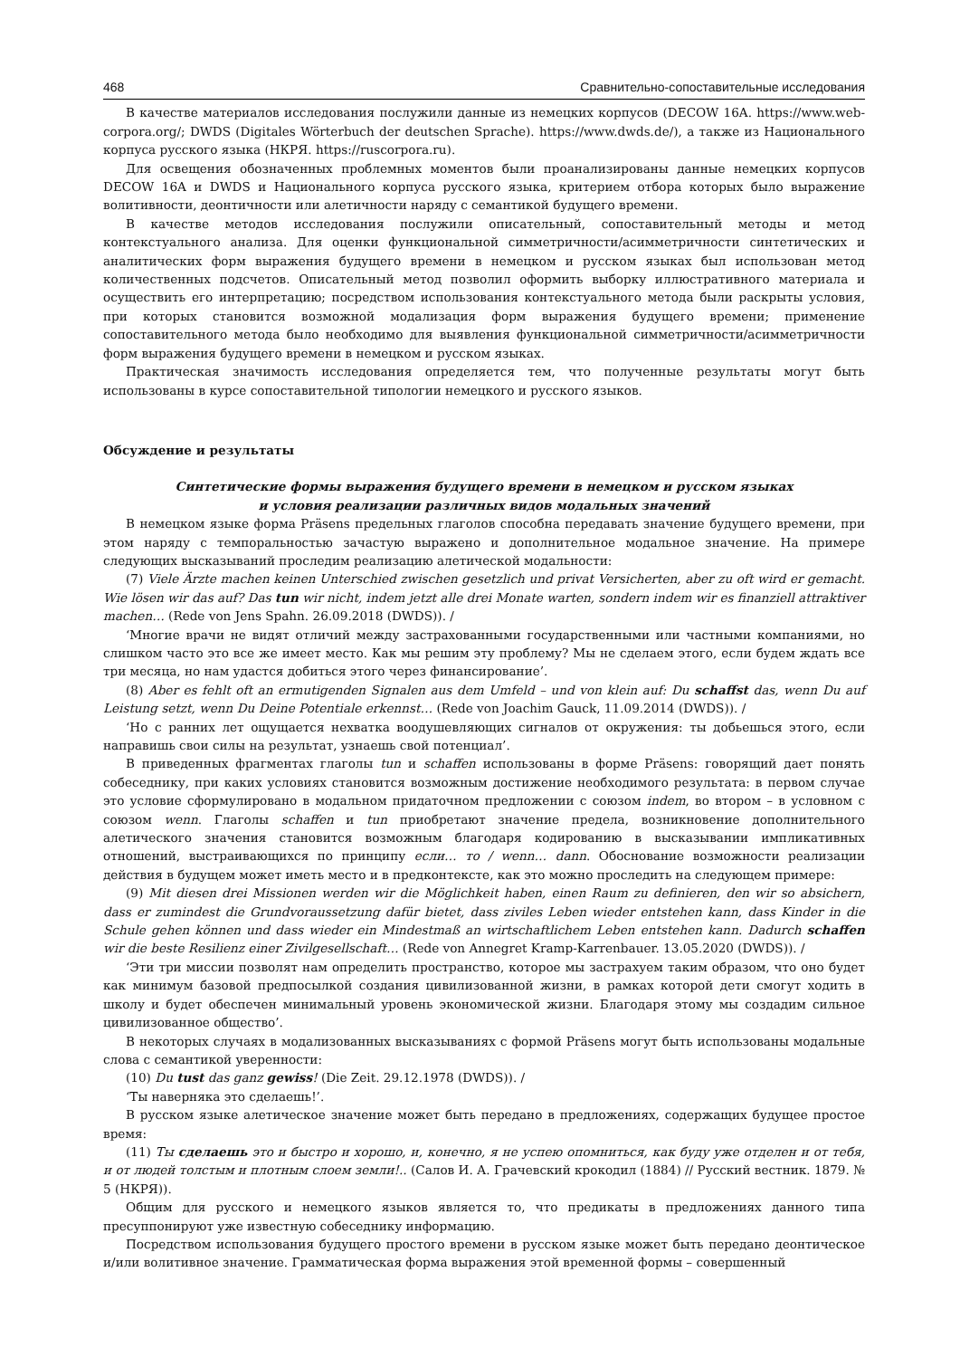468 Сравнительно-сопоставительные исследования
В качестве материалов исследования послужили данные из немецких корпусов (DECOW 16A. https://www.web-corpora.org/; DWDS (Digitales Wörterbuch der deutschen Sprache). https://www.dwds.de/), а также из Национального корпуса русского языка (НКРЯ. https://ruscorpora.ru).
Для освещения обозначенных проблемных моментов были проанализированы данные немецких корпусов DECOW 16A и DWDS и Национального корпуса русского языка, критерием отбора которых было выражение волитивности, деонтичности или алетичности наряду с семантикой будущего времени.
В качестве методов исследования послужили описательный, сопоставительный методы и метод контекстуального анализа. Для оценки функциональной симметричности/асимметричности синтетических и аналитических форм выражения будущего времени в немецком и русском языках был использован метод количественных подсчетов. Описательный метод позволил оформить выборку иллюстративного материала и осуществить его интерпретацию; посредством использования контекстуального метода были раскрыты условия, при которых становится возможной модализация форм выражения будущего времени; применение сопоставительного метода было необходимо для выявления функциональной симметричности/асимметричности форм выражения будущего времени в немецком и русском языках.
Практическая значимость исследования определяется тем, что полученные результаты могут быть использованы в курсе сопоставительной типологии немецкого и русского языков.
Обсуждение и результаты
Синтетические формы выражения будущего времени в немецком и русском языках
и условия реализации различных видов модальных значений
В немецком языке форма Präsens предельных глаголов способна передавать значение будущего времени, при этом наряду с темпоральностью зачастую выражено и дополнительное модальное значение. На примере следующих высказываний проследим реализацию алетической модальности:
(7) Viele Ärzte machen keinen Unterschied zwischen gesetzlich und privat Versicherten, aber zu oft wird er gemacht. Wie lösen wir das auf? Das tun wir nicht, indem jetzt alle drei Monate warten, sondern indem wir es finanziell attraktiver machen… (Rede von Jens Spahn. 26.09.2018 (DWDS)). /
‘Многие врачи не видят отличий между застрахованными государственными или частными компаниями, но слишком часто это все же имеет место. Как мы решим эту проблему? Мы не сделаем этого, если будем ждать все три месяца, но нам удастся добиться этого через финансирование’.
(8) Aber es fehlt oft an ermutigenden Signalen aus dem Umfeld – und von klein auf: Du schaffst das, wenn Du auf Leistung setzt, wenn Du Deine Potentiale erkennst… (Rede von Joachim Gauck, 11.09.2014 (DWDS)). /
‘Но с ранних лет ощущается нехватка воодушевляющих сигналов от окружения: ты добьешься этого, если направишь свои силы на результат, узнаешь свой потенциал’.
В приведенных фрагментах глаголы tun и schaffen использованы в форме Präsens: говорящий дает понять собеседнику, при каких условиях становится возможным достижение необходимого результата: в первом случае это условие сформулировано в модальном придаточном предложении с союзом indem, во втором – в условном с союзом wenn. Глаголы schaffen и tun приобретают значение предела, возникновение дополнительного алетического значения становится возможным благодаря кодированию в высказывании импликативных отношений, выстраивающихся по принципу если… то / wenn… dann. Обоснование возможности реализации действия в будущем может иметь место и в предконтексте, как это можно проследить на следующем примере:
(9) Mit diesen drei Missionen werden wir die Möglichkeit haben, einen Raum zu definieren, den wir so absichern, dass er zumindest die Grundvoraussetzung dafür bietet, dass ziviles Leben wieder entstehen kann, dass Kinder in die Schule gehen können und dass wieder ein Mindestmaß an wirtschaftlichem Leben entstehen kann. Dadurch schaffen wir die beste Resilienz einer Zivilgesellschaft… (Rede von Annegret Kramp-Karrenbauer. 13.05.2020 (DWDS)). /
‘Эти три миссии позволят нам определить пространство, которое мы застрахуем таким образом, что оно будет как минимум базовой предпосылкой создания цивилизованной жизни, в рамках которой дети смогут ходить в школу и будет обеспечен минимальный уровень экономической жизни. Благодаря этому мы создадим сильное цивилизованное общество’.
В некоторых случаях в модализованных высказываниях с формой Präsens могут быть использованы модальные слова с семантикой уверенности:
(10) Du tust das ganz gewiss! (Die Zeit. 29.12.1978 (DWDS)). /
‘Ты наверняка это сделаешь!’.
В русском языке алетическое значение может быть передано в предложениях, содержащих будущее простое время:
(11) Ты сделаешь это и быстро и хорошо, и, конечно, я не успею опомниться, как буду уже отделен и от тебя, и от людей толстым и плотным слоем земли!.. (Салов И. А. Грачевский крокодил (1884) // Русский вестник. 1879. № 5 (НКРЯ)).
Общим для русского и немецкого языков является то, что предикаты в предложениях данного типа пресуппонируют уже известную собеседнику информацию.
Посредством использования будущего простого времени в русском языке может быть передано деонтическое и/или волитивное значение. Грамматическая форма выражения этой временной формы – совершенный